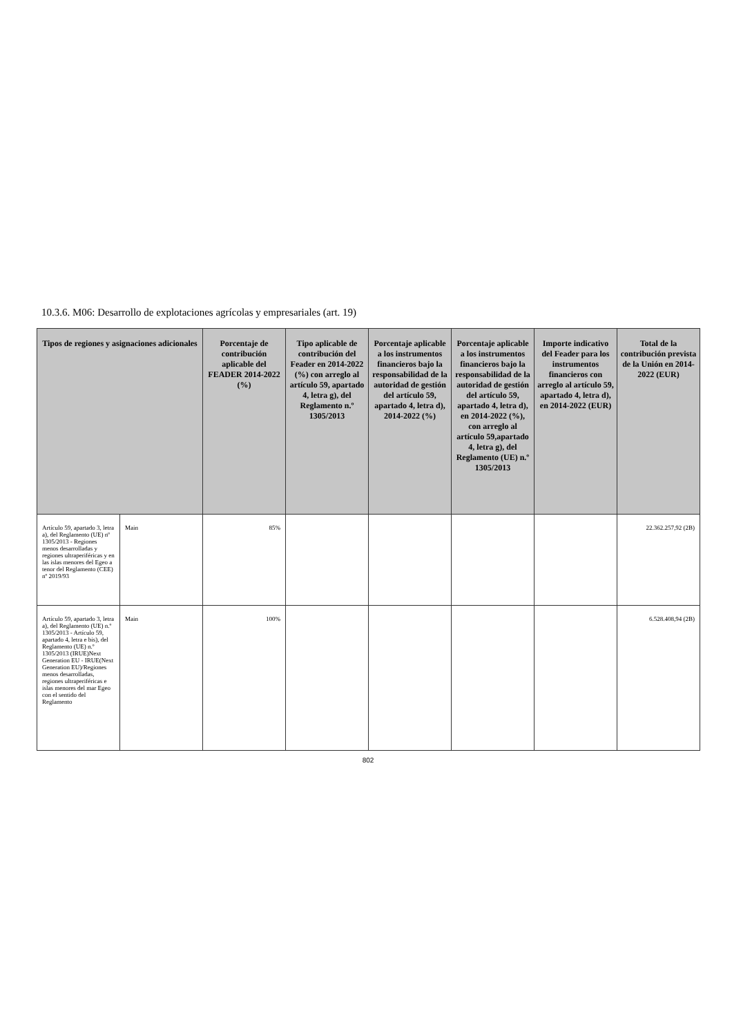10.3.6. M06: Desarrollo de explotaciones agrícolas y empresariales (art. 19)
| Tipos de regiones y asignaciones adicionales | | Porcentaje de contribución aplicable del FEADER 2014-2022 (%) | Tipo aplicable de contribución del Feader en 2014-2022 (%) con arreglo al artículo 59, apartado 4, letra g), del Reglamento n.º 1305/2013 | Porcentaje aplicable a los instrumentos financieros bajo la responsabilidad de la autoridad de gestión del artículo 59, apartado 4, letra d), 2014-2022 (%) | Porcentaje aplicable a los instrumentos financieros bajo la responsabilidad de la autoridad de gestión del artículo 59, apartado 4, letra d), en 2014-2022 (%), con arreglo al artículo 59,apartado 4, letra g), del Reglamento (UE) n.º 1305/2013 | Importe indicativo del Feader para los instrumentos financieros con arreglo al artículo 59, apartado 4, letra d), en 2014-2022 (EUR) | Total de la contribución prevista de la Unión en 2014-2022 (EUR) |
| --- | --- | --- | --- | --- | --- | --- | --- |
| Artículo 59, apartado 3, letra a), del Reglamento (UE) nº 1305/2013 - Regiones menos desarrolladas y regiones ultraperiféricas y en las islas menores del Egeo a tenor del Reglamento (CEE) nº 2019/93 | Main | 85% | | | | | 22.362.257,92 (2B) |
| Artículo 59, apartado 3, letra a), del Reglamento (UE) n.º 1305/2013 - Artículo 59, apartado 4, letra e bis), del Reglamento (UE) n.º 1305/2013 (IRUE)Next Generation EU - IRUE(Next Generation EU)/Regiones menos desarrolladas, regiones ultraperiféricas e islas menores del mar Egeo con el sentido del Reglamento | Main | 100% | | | | | 6.528.408,94 (2B) |
802